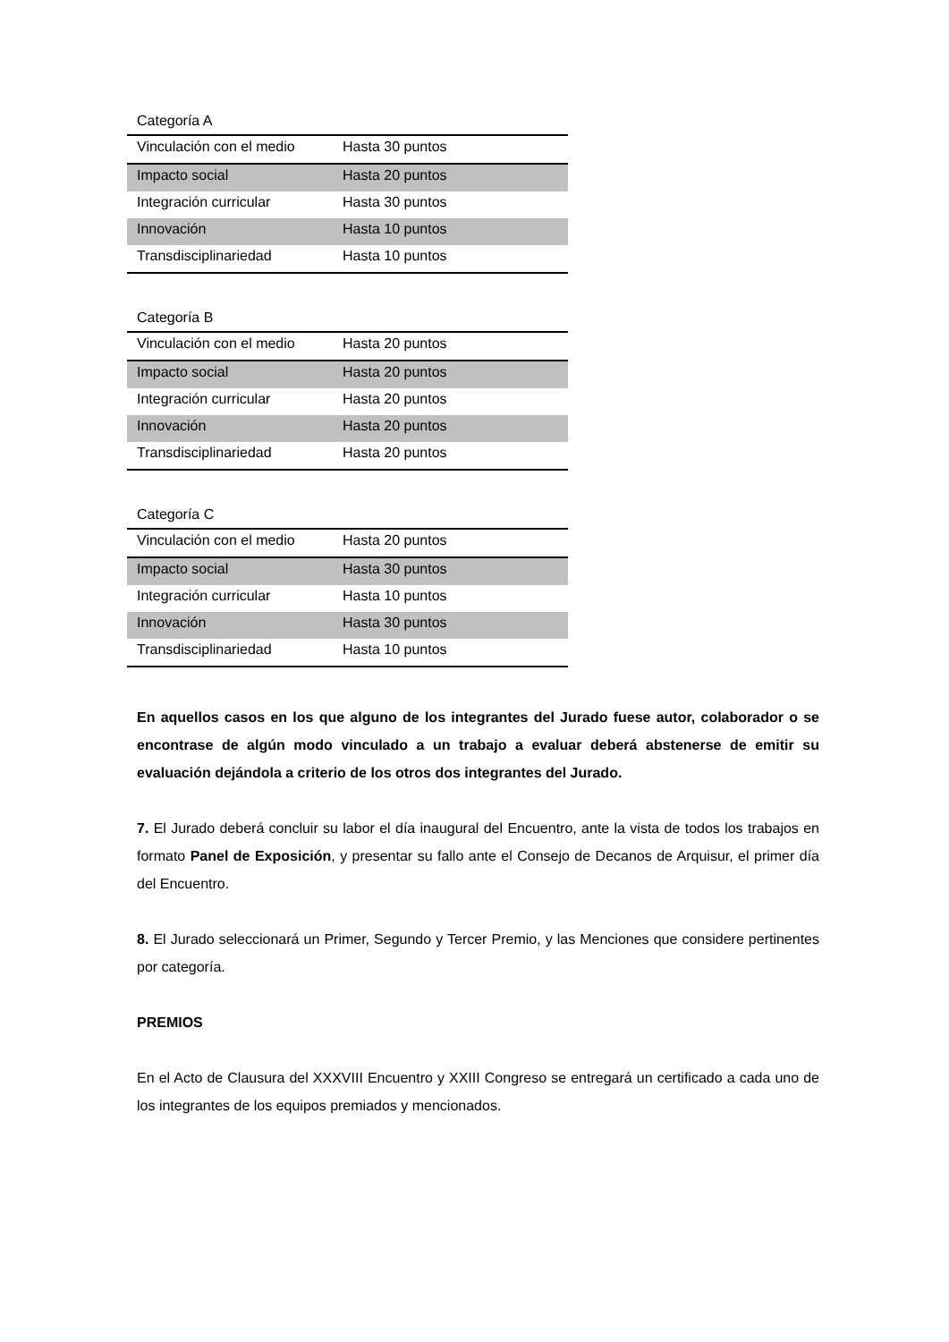Categoría A
| Vinculación con el medio | Hasta 30 puntos |
| Impacto social | Hasta 20 puntos |
| Integración curricular | Hasta 30 puntos |
| Innovación | Hasta 10 puntos |
| Transdisciplinariedad | Hasta 10 puntos |
Categoría B
| Vinculación con el medio | Hasta 20 puntos |
| Impacto social | Hasta 20 puntos |
| Integración curricular | Hasta 20 puntos |
| Innovación | Hasta 20 puntos |
| Transdisciplinariedad | Hasta 20 puntos |
Categoría C
| Vinculación con el medio | Hasta 20 puntos |
| Impacto social | Hasta 30 puntos |
| Integración curricular | Hasta 10 puntos |
| Innovación | Hasta 30 puntos |
| Transdisciplinariedad | Hasta 10 puntos |
En aquellos casos en los que alguno de los integrantes del Jurado fuese autor, colaborador o se encontrase de algún modo vinculado a un trabajo a evaluar deberá abstenerse de emitir su evaluación dejándola a criterio de los otros dos integrantes del Jurado.
7. El Jurado deberá concluir su labor el día inaugural del Encuentro, ante la vista de todos los trabajos en formato Panel de Exposición, y presentar su fallo ante el Consejo de Decanos de Arquisur, el primer día del Encuentro.
8. El Jurado seleccionará un Primer, Segundo y Tercer Premio, y las Menciones que considere pertinentes por categoría.
PREMIOS
En el Acto de Clausura del XXXVIII Encuentro y XXIII Congreso se entregará un certificado a cada uno de los integrantes de los equipos premiados y mencionados.